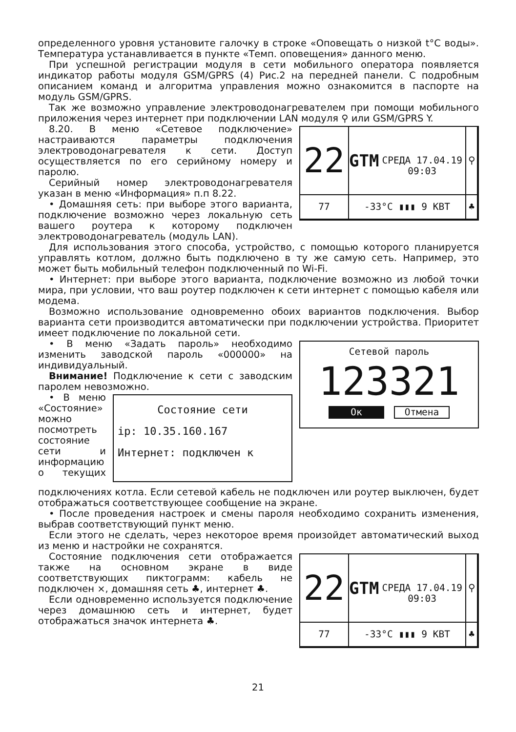определенного уровня установите галочку в строке «Оповещать о низкой t°C воды». Температура устанавливается в пункте «Темп. оповещения» данного меню.
При успешной регистрации модуля в сети мобильного оператора появляется индикатор работы модуля GSM/GPRS (4) Рис.2 на передней панели. С подробным описанием команд и алгоритма управления можно ознакомится в паспорте на модуль GSM/GPRS.
Так же возможно управление электроводонагревателем при помощи мобильного приложения через интернет при подключении LAN модуля ⚲ или GSM/GPRS Y.
22
GTM
СРЕДА 17.04.19 09:03
⚲
77
-33°C ▮▮▮ 9 КВТ
♣
8.20. В меню «Сетевое подключение» настраиваются параметры подключения электроводонагревателя к сети. Доступ осуществляется по его серийному номеру и паролю.
Серийный номер электроводонагревателя указан в меню «Информация» п.п 8.22.
• Домашняя сеть: при выборе этого варианта, подключение возможно через локальную сеть вашего роутера к которому подключен электроводонагреватель (модуль LAN).
Для использования этого способа, устройство, с помощью которого планируется управлять котлом, должно быть подключено в ту же самую сеть. Например, это может быть мобильный телефон подключенный по Wi-Fi.
• Интернет: при выборе этого варианта, подключение возможно из любой точки мира, при условии, что ваш роутер подключен к сети интернет с помощью кабеля или модема.
Возможно использование одновременно обоих вариантов подключения. Выбор варианта сети производится автоматически при подключении устройства. Приоритет имеет подключение по локальной сети.
Сетевой пароль
123321
Ок Отмена
• В меню «Задать пароль» необходимо изменить заводской пароль «000000» на индивидуальный.
Внимание! Подключение к сети с заводским паролем невозможно.
Состояние сети
ip: 10.35.160.167
Интернет: подключен к
• В меню «Состояние» можно посмотреть состояние сети и информацию о текущих подключениях котла. Если сетевой кабель не подключен или роутер выключен, будет отображаться соответствующее сообщение на экране.
• После проведения настроек и смены пароля необходимо сохранить изменения, выбрав соответствующий пункт меню.
Если этого не сделать, через некоторое время произойдет автоматический выход из меню и настройки не сохранятся.
22
GTM
СРЕДА 17.04.19 09:03
⚲
77
-33°C ▮▮▮ 9 КВТ
♣
Состояние подключения сети отображается также на основном экране в виде соответствующих пиктограмм: кабель не подключен ⨯, домашняя сеть ♣, интернет ♣.
Если одновременно используется подключение через домашнюю сеть и интернет, будет отображаться значок интернета ♣.
21